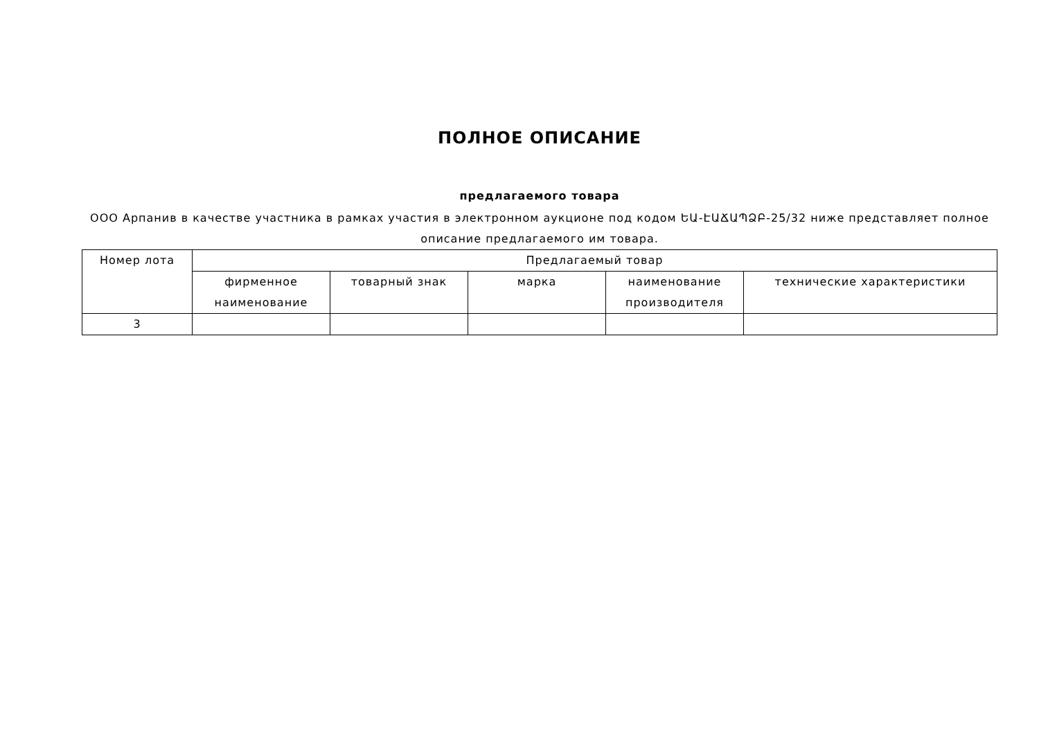ПОЛНОЕ ОПИСАНИЕ
предлагаемого товара
ООО Арпанив в качестве участника в рамках участия в электронном аукционе под кодом ԵԱ-ԷԱՃԱՊՁԲ-25/32 ниже представляет полное описание предлагаемого им товара.
| Номер лота | Предлагаемый товар | | | | |
| --- | --- | --- | --- | --- | --- |
| | фирменное наименование | товарный знак | марка | наименование производителя | технические характеристики |
| 3 | | | | | |